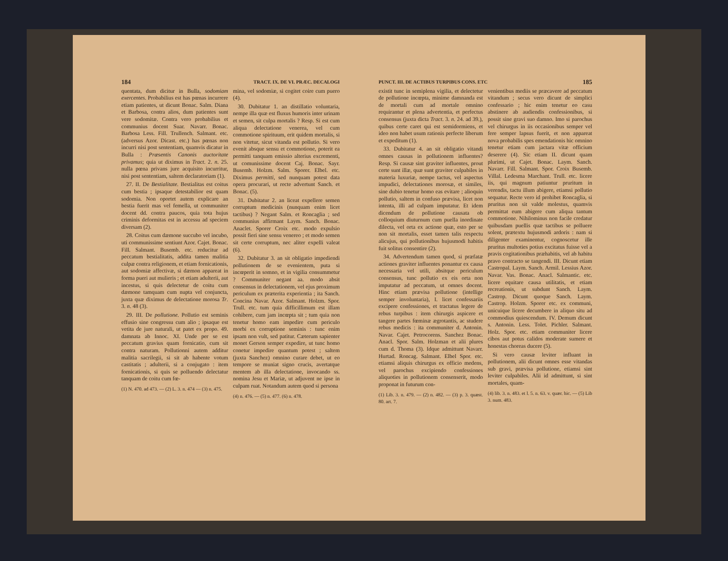184 TRACT. IX. DE VI. PRÆC. DECALOGI
quentata, dum dicitur in Bulla, sodomiam exercentes. Probabilius est has pœnas incurrere etiam patientes, ut dicunt Bonac. Salm. Diana et Barbosa, contra alios, dum patientes sunt vere sodomitæ. Contra vero probabilius et communius docent Suar. Navarr. Bonac. Barbosa Less. Fill. Trullench. Salmant. etc. (adversus Azor. Dicast. etc.) has pœnas non incurri nisi post sententiam, quamvis dicatur in Bulla : Præsentis Canonis auctoritate privamus; quia ut diximus in Tract. 2. n. 25. nulla pœna privans jure acquisito incurritur, nisi post sententiam, saltem declaratoriam (1).
27. II. De Bestialitate. Bestialitas est coitus cum bestia ; ipsaque detestabilior est quam sodomia. Non oportet autem explicare an bestia fuerit mas vel femella, ut communiter docent dd. contra paucos, quia tota hujus criminis deformitas est in accessu ad speciem diversam (2).
28. Coitus cum dæmone succubo vel incubo, uti communissime sentiunt Azor. Cajet. Bonac. Fill. Salmant. Busemb. etc. reducitur ad peccatum bestialitatis, addita tamen malitia culpæ contra religionem, et etiam fornicationis, aut sodomiæ affectivæ, si dæmon appareat in forma pueri aut mulieris ; et etiam adulterii, aut incestus, si quis delectetur de coitu cum dæmone tamquam cum nupta vel conjuncta, juxta quæ diximus de delectatione morosa Tr. 3. n. 48 (3).
29. III. De pollutione. Pollutio est seminis effusio sine congressu cum alio ; ipsaque est vetita de jure naturali, ut patet ex propo. 49. damnata ab Innoc. XI. Unde per se est peccatum gravius quam fornicatio, cum sit contra naturam. Pollutionni autem additur malitia sacrilegii, si sit ab habente votum castitatis ; adulterii, si a conjugato : item fornicationis, si quis se polluendo delectatur tanquam de coitu cum fœ-
(1) N. 470. ad 473. — (2) L. 3. n. 474 — (3) n. 475.
mina, vel sodomiæ, si cogitet coire cum puero (4).
30. Dubitatur 1. an distillatio voluntaria, nempe illa quæ est fluxus humoris inter urinam et semen, sit culpa mortalis ? Resp. Si est cum aliqua delectatione venerea, vel cum commotione spirituum, erit quidem mortalis, si non vitetur, sicut vitanda est pollutio. Si vero evenit absque sensu et commotione, poterit ea permitti tanquam emissio alterius excrementi, ut comunissime docent Caj. Bonac. Sayr. Busemb. Holzm. Salm. Sporer. Elbel. etc. Diximus permitti, sed nunquam potest data opera procurari, ut recte advertunt Sanch. et Bonac. (5).
31. Dubitatur 2. an liceat expellere semen corruptum medicinis (nunquam enim licet tactibus) ? Negant Salm. et Roncaglia ; sed communius affirmant Laym. Sanch. Bonac. Anaclet. Sporer Croix etc. modo expulsio possit fieri sine sensu venereo ; et modo semen sit certe corruptum, nec aliter expelli valeat (6).
32. Dubitatur 3. an sit obligatio impediendi pollutionem de se evenientem, puta si incœperit in somno, et in vigilia consummetur ? Communiter negant aa. modo absit consensus in delectationem, vel ejus proximum periculum ex præterita experientia ; ita Sanch. Concina Navar. Azor. Salmant. Holzm. Spor. Trull. etc. tum quia difficillimum est illam cohibere, cum jam incœpta sit ; tum quia non tenetur homo eam impedire cum periculo morbi ex corruptione seminis : tunc enim ipsam non vult, sed patitur. Cæterum sapienter monet Gerson semper expedire, ut tunc homo conetur impedire quantum potest ; saltem (juxta Sanchez) omnino curare debet, ut eo tempore se muniat signo crucis, avertatque mentem ab illa delectatione, invocando ss. nomina Jesu et Mariæ, ut adjuvent ne ipse in culpam ruat. Notandum autem quod si persona
(4) n. 476. — (5) n. 477. (6) n. 478.
PUNCT. III. DE ACTIBUS TURPIBUS CONS. ETC 185
existit tunc in semiplena vigilia, et delectetur de pollutione incœpta, minime damnanda est de mortali cum ad mortale omnino requirantur et plena advertentia, et perfectus consensus (juxta dicta Tract. 3. n. 24. ad 39.), quibus certe caret qui est semidormiens, et ideo non habet usum rationis perfecte liberum et expeditum (1).
33. Dubitatur 4. an sit obligatio vitandi omnes causas in pollutionem influentes? Resp. Si causæ sint graviter influentes, prout certe sunt illæ, quæ sunt graviter culpabiles in materia luxuriæ, nempe tactus, vel aspectus impudici, delectationes morosæ, et similes, sine dubio tenetur homo eas evitare ; alioquin pollutio, saltem in confuso prævisa, licet non intenta, illi ad culpam imputatur. Et idem dicendum de pollutione causata ob colloquium diuturnum cum puella inordinate dilecta, vel orta ex actione quæ, esto per se non sit mortalis, esset tamen talis respectu alicujus, qui pollutionibus hujusmodi habitis fuit solitus consentire (2).
34. Advertendum tamen quod, si præfatæ actiones graviter influentes ponantur ex causa necessaria vel utili, absitque periculum consensus, tunc pollutio ex eis orta non imputatur ad peccatum, ut omnes docent. Hinc etiam prævisa pollutione (intellige semper involuntaria), I. licet confessariis excipere confessiones, et tractatus legere de rebus turpibus : item chirurgis aspicere et tangere partes fœminæ ægrotantis, ac studere rebus medicis : ita communiter d. Antonin. Navar. Cajet. Petrocorens. Sanchez Bonac. Anacl. Spor. Salm. Holzman et alii plures cum d. Thoma (3). Idque admittunt Navarr. Hurtad. Roncag. Salmant. Elbel Spor. etc. etiamsi aliquis chirurgus ex officio medens, vel parochus excipiendo confessiones aliquoties in pollutionem consenserit, modo proponat in futurum con-
(1) Lib. 3. n. 479. — (2) n. 482. — (3) p. 3. quæst. 80. art. 7.
venientibus mediis se præcavere ad peccatum vitandum ; secus vero dicunt de simplici confessario ; hic enim tenetur eo casu abstinere ab audiendis confessionibus, si possit sine gravi suo damno. Imo si parochus vel chirurgus in iis occasionibus semper vel fere semper lapsus fuerit, et non appareat nova probabilis spes emendationis hic omnino tenetur etiam cum jactara vitæ officium deserere (4). Sic etiam II. dicunt quam plurimi, ut Cajet. Bonac. Laym. Sanch. Navarr. Fill. Salmant. Spor. Croix Busemb. Villal. Ledesma Marchant. Trull. etc. licere iis, qui magnum patiuntur pruritum in verendis, tactu illum abigere, etiamsi pollutio sequatur. Recte vero id prohibet Roncaglia, si pruritus non sit valde molestus, quamvis permittat eum abigere cum aliqua tantum commotione. Nihilominus non facile credatur quibusdam puellis quæ tactibus se polluere solent, prætextu hujusmodi ardoris : nam si diligenter examinentur, cognoscetur ille pruritus multoties potius excitatus fuisse vel a pravis cogitationibus præhabitis, vel ab habitu pravo contracto se tangendi. III. Dicunt etiam Castropal. Laym. Sanch. Armil. Lessius Azor. Navar. Vas. Bonac. Anacl. Salmantic. etc. licere equitare causa utilitatis, et etiam recreationis, ut subdunt Sanch. Laym. Castrop. Dicunt quoque Sanch. Laym. Castrop. Holzm. Sporer etc. ex communi, unicuique licere decumbere in aliquo situ ad commodius quiescendum. IV. Demum dicunt s. Antonin. Less. Tolet. Pichler. Salmant. Holz. Spor. etc. etiam communiter licere cibos aut potus calidos moderate sumere et honestas choreas ducere (5).
Si vero causæ leviter influant in pollutionem, alii dicunt omnes esse vitandas sub gravi, prævisa pollutione, etiamsi sint leviter culpabiles. Alii id admittunt, si sint mortales, quam-
(4) lib. 3. n. 483. et l. 5. n. 63. v. quær. hic. — (5) Lib 3. num. 483.